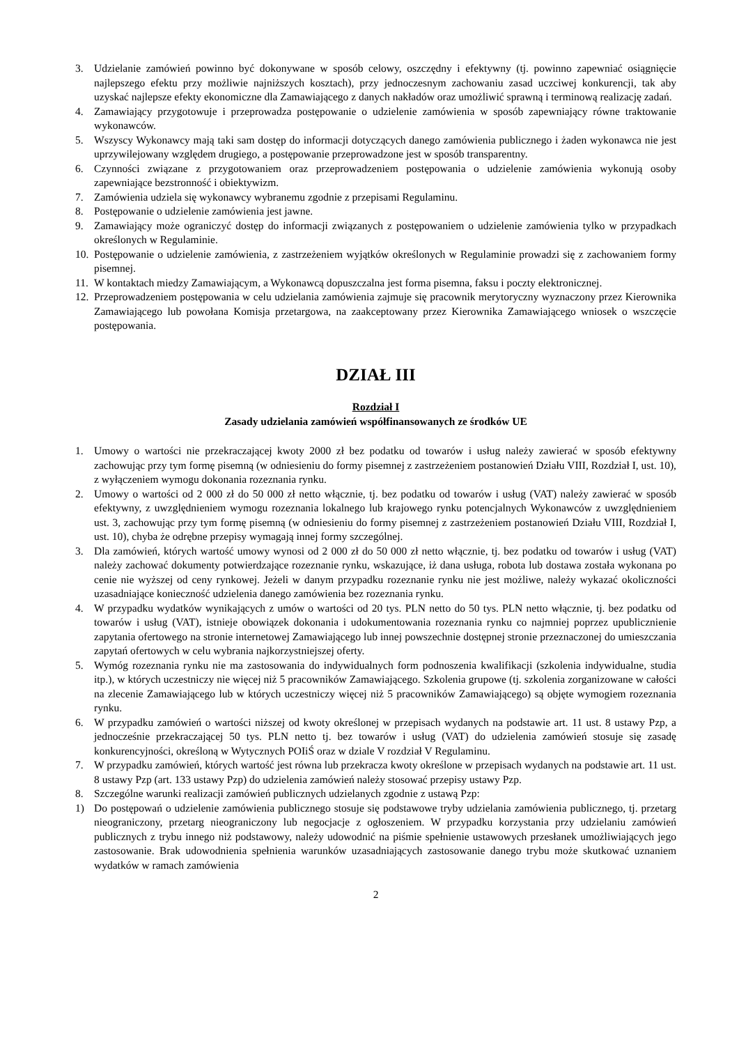3. Udzielanie zamówień powinno być dokonywane w sposób celowy, oszczędny i efektywny (tj. powinno zapewniać osiągnięcie najlepszego efektu przy możliwie najniższych kosztach), przy jednoczesnym zachowaniu zasad uczciwej konkurencji, tak aby uzyskać najlepsze efekty ekonomiczne dla Zamawiającego z danych nakładów oraz umożliwić sprawną i terminową realizację zadań.
4. Zamawiający przygotowuje i przeprowadza postępowanie o udzielenie zamówienia w sposób zapewniający równe traktowanie wykonawców.
5. Wszyscy Wykonawcy mają taki sam dostęp do informacji dotyczących danego zamówienia publicznego i żaden wykonawca nie jest uprzywilejowany względem drugiego, a postępowanie przeprowadzone jest w sposób transparentny.
6. Czynności związane z przygotowaniem oraz przeprowadzeniem postępowania o udzielenie zamówienia wykonują osoby zapewniające bezstronność i obiektywizm.
7. Zamówienia udziela się wykonawcy wybranemu zgodnie z przepisami Regulaminu.
8. Postępowanie o udzielenie zamówienia jest jawne.
9. Zamawiający może ograniczyć dostęp do informacji związanych z postępowaniem o udzielenie zamówienia tylko w przypadkach określonych w Regulaminie.
10. Postępowanie o udzielenie zamówienia, z zastrzeżeniem wyjątków określonych w Regulaminie prowadzi się z zachowaniem formy pisemnej.
11. W kontaktach miedzy Zamawiającym, a Wykonawcą dopuszczalna jest forma pisemna, faksu i poczty elektronicznej.
12. Przeprowadzeniem postępowania w celu udzielania zamówienia zajmuje się pracownik merytoryczny wyznaczony przez Kierownika Zamawiającego lub powołana Komisja przetargowa, na zaakceptowany przez Kierownika Zamawiającego wniosek o wszczęcie postępowania.
DZIAŁ III
Rozdział I
Zasady udzielania zamówień współfinansowanych ze środków UE
1. Umowy o wartości nie przekraczającej kwoty 2000 zł bez podatku od towarów i usług należy zawierać w sposób efektywny zachowując przy tym formę pisemną (w odniesieniu do formy pisemnej z zastrzeżeniem postanowień Działu VIII, Rozdział I, ust. 10), z wyłączeniem wymogu dokonania rozeznania rynku.
2. Umowy o wartości od 2 000 zł do 50 000 zł netto włącznie, tj. bez podatku od towarów i usług (VAT) należy zawierać w sposób efektywny, z uwzględnieniem wymogu rozeznania lokalnego lub krajowego rynku potencjalnych Wykonawców z uwzględnieniem ust. 3, zachowując przy tym formę pisemną (w odniesieniu do formy pisemnej z zastrzeżeniem postanowień Działu VIII, Rozdział I, ust. 10), chyba że odrębne przepisy wymagają innej formy szczególnej.
3. Dla zamówień, których wartość umowy wynosi od 2 000 zł do 50 000 zł netto włącznie, tj. bez podatku od towarów i usług (VAT) należy zachować dokumenty potwierdzające rozeznanie rynku, wskazujące, iż dana usługa, robota lub dostawa została wykonana po cenie nie wyższej od ceny rynkowej. Jeżeli w danym przypadku rozeznanie rynku nie jest możliwe, należy wykazać okoliczności uzasadniające konieczność udzielenia danego zamówienia bez rozeznania rynku.
4. W przypadku wydatków wynikających z umów o wartości od 20 tys. PLN netto do 50 tys. PLN netto włącznie, tj. bez podatku od towarów i usług (VAT), istnieje obowiązek dokonania i udokumentowania rozeznania rynku co najmniej poprzez upublicznienie zapytania ofertowego na stronie internetowej Zamawiającego lub innej powszechnie dostępnej stronie przeznaczonej do umieszczania zapytań ofertowych w celu wybrania najkorzystniejszej oferty.
5. Wymóg rozeznania rynku nie ma zastosowania do indywidualnych form podnoszenia kwalifikacji (szkolenia indywidualne, studia itp.), w których uczestniczy nie więcej niż 5 pracowników Zamawiającego. Szkolenia grupowe (tj. szkolenia zorganizowane w całości na zlecenie Zamawiającego lub w których uczestniczy więcej niż 5 pracowników Zamawiającego) są objęte wymogiem rozeznania rynku.
6. W przypadku zamówień o wartości niższej od kwoty określonej w przepisach wydanych na podstawie art. 11 ust. 8 ustawy Pzp, a jednocześnie przekraczającej 50 tys. PLN netto tj. bez towarów i usług (VAT) do udzielenia zamówień stosuje się zasadę konkurencyjności, określoną w Wytycznych POIiŚ oraz w dziale V rozdział V Regulaminu.
7. W przypadku zamówień, których wartość jest równa lub przekracza kwoty określone w przepisach wydanych na podstawie art. 11 ust. 8 ustawy Pzp (art. 133 ustawy Pzp) do udzielenia zamówień należy stosować przepisy ustawy Pzp.
8. Szczególne warunki realizacji zamówień publicznych udzielanych zgodnie z ustawą Pzp:
1) Do postępowań o udzielenie zamówienia publicznego stosuje się podstawowe tryby udzielania zamówienia publicznego, tj. przetarg nieograniczony, przetarg nieograniczony lub negocjacje z ogłoszeniem. W przypadku korzystania przy udzielaniu zamówień publicznych z trybu innego niż podstawowy, należy udowodnić na piśmie spełnienie ustawowych przesłanek umożliwiających jego zastosowanie. Brak udowodnienia spełnienia warunków uzasadniających zastosowanie danego trybu może skutkować uznaniem wydatków w ramach zamówienia
2